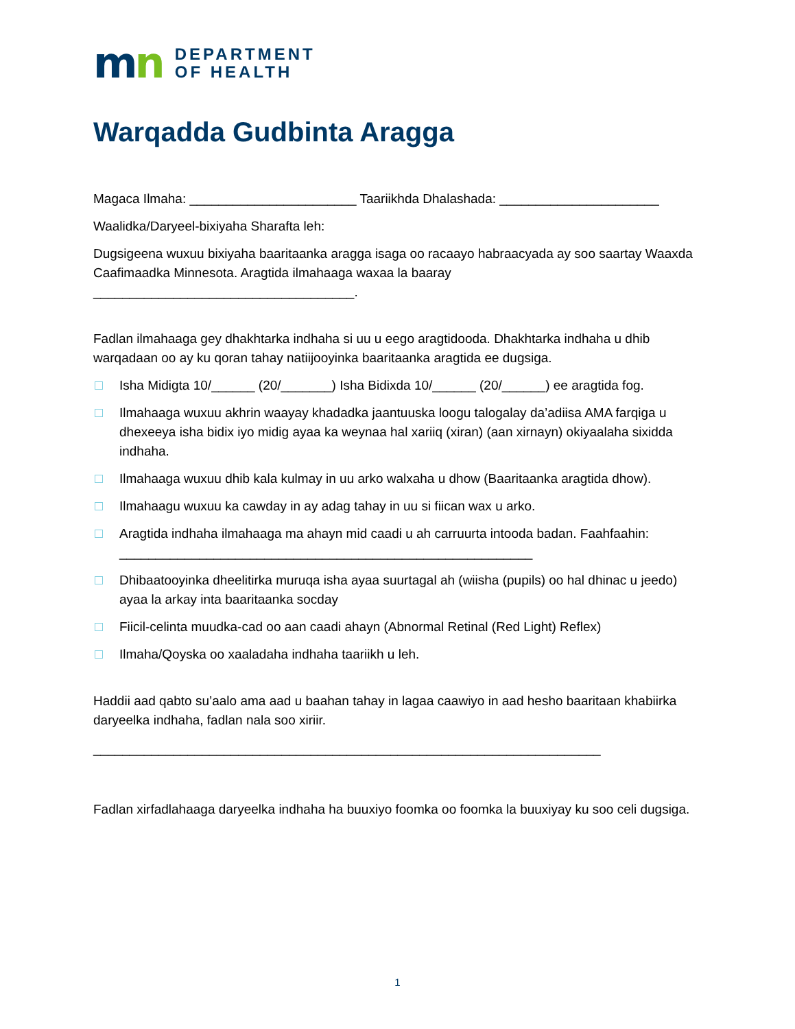mn
DEPARTMENT
OF HEALTH
Warqadda Gudbinta Aragga
Magaca Ilmaha: _______________________ Taariikhda Dhalashada: ______________________
Waalidka/Daryeel-bixiyaha Sharafta leh:
Dugsigeena wuxuu bixiyaha baaritaanka aragga isaga oo racaayo habraacyada ay soo saartay Waaxda Caafimaadka Minnesota. Aragtida ilmahaaga waxaa la baaray ____________________________________.
Fadlan ilmahaaga gey dhakhtarka indhaha si uu u eego aragtidooda. Dhakhtarka indhaha u dhib warqadaan oo ay ku qoran tahay natiijooyinka baaritaanka aragtida ee dugsiga.
Isha Midigta 10/______ (20/_______) Isha Bidixda 10/______ (20/______) ee aragtida fog.
Ilmahaaga wuxuu akhrin waayay khadadka jaantuuska loogu talogalay da’adiisa AMA farqiga u dhexeeya isha bidix iyo midig ayaa ka weynaa hal xariiq (xiran) (aan xirnayn) okiyaalaha sixidda indhaha.
Ilmahaaga wuxuu dhib kala kulmay in uu arko walxaha u dhow (Baaritaanka aragtida dhow).
Ilmahaagu wuxuu ka cawday in ay adag tahay in uu si fiican wax u arko.
Aragtida indhaha ilmahaaga ma ahayn mid caadi u ah carruurta intooda badan. Faahfaahin:
_________________________________________________________
Dhibaatooyinka dheelitirka muruqa isha ayaa suurtagal ah (wiisha (pupils) oo hal dhinac u jeedo) ayaa la arkay inta baaritaanka socday
Fiicil-celinta muudka-cad oo aan caadi ahayn (Abnormal Retinal (Red Light) Reflex)
Ilmaha/Qoyska oo xaaladaha indhaha taariikh u leh.
Haddii aad qabto su’aalo ama aad u baahan tahay in lagaa caawiyo in aad hesho baaritaan khabiirka daryeelka indhaha, fadlan nala soo xiriir.
______________________________________________________________________
Fadlan xirfadlahaaga daryeelka indhaha ha buuxiyo foomka oo foomka la buuxiyay ku soo celi dugsiga.
1